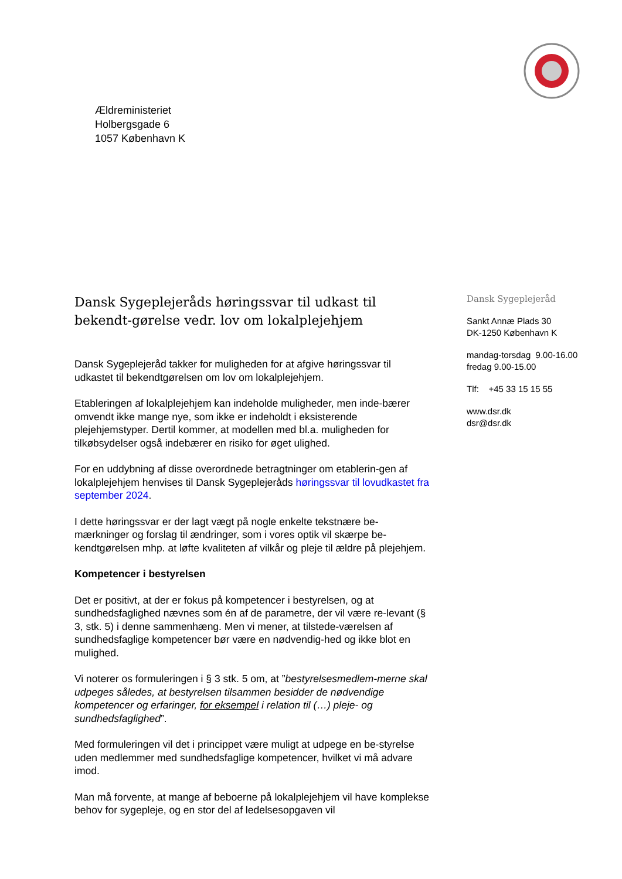Ældreministeriet
Holbergsgade 6
1057 København K
Dansk Sygeplejeråds høringssvar til udkast til bekendt-gørelse vedr. lov om lokalplejehjem
Dansk Sygeplejeråd takker for muligheden for at afgive høringssvar til udkastet til bekendtgørelsen om lov om lokalplejehjem.
Etableringen af lokalplejehjem kan indeholde muligheder, men inde-bærer omvendt ikke mange nye, som ikke er indeholdt i eksisterende plejehjemstyper. Dertil kommer, at modellen med bl.a. muligheden for tilkøbsydelser også indebærer en risiko for øget ulighed.
For en uddybning af disse overordnede betragtninger om etablerin-gen af lokalplejehjem henvises til Dansk Sygeplejeråds høringssvar til lovudkastet fra september 2024.
I dette høringssvar er der lagt vægt på nogle enkelte tekstnære be-mærkninger og forslag til ændringer, som i vores optik vil skærpe be-kendtgørelsen mhp. at løfte kvaliteten af vilkår og pleje til ældre på plejehjem.
Kompetencer i bestyrelsen
Det er positivt, at der er fokus på kompetencer i bestyrelsen, og at sundhedsfaglighed nævnes som én af de parametre, der vil være re-levant (§ 3, stk. 5) i denne sammenhæng. Men vi mener, at tilstede-værelsen af sundhedsfaglige kompetencer bør være en nødvendig-hed og ikke blot en mulighed.
Vi noterer os formuleringen i § 3 stk. 5 om, at ”bestyrelsesmedlem-merne skal udpeges således, at bestyrelsen tilsammen besidder de nødvendige kompetencer og erfaringer, for eksempel i relation til (…) pleje- og sundhedsfaglighed”.
Med formuleringen vil det i princippet være muligt at udpege en be-styrelse uden medlemmer med sundhedsfaglige kompetencer, hvilket vi må advare imod.
Man må forvente, at mange af beboerne på lokalplejehjem vil have komplekse behov for sygepleje, og en stor del af ledelsesopgaven vil
Dansk Sygeplejeråd
Sankt Annæ Plads 30
DK-1250 København K
mandag-torsdag 9.00-16.00
fredag 9.00-15.00
Tlf: +45 33 15 15 55
www.dsr.dk
dsr@dsr.dk